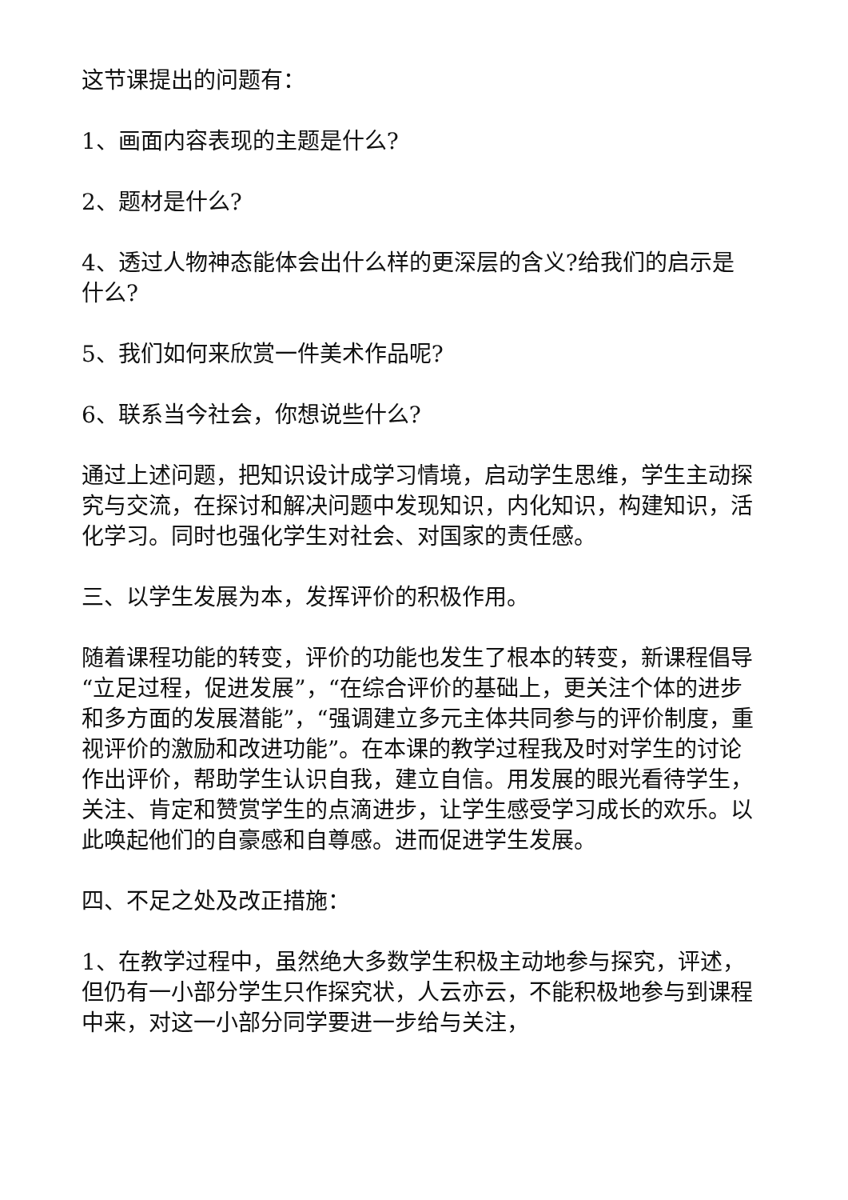这节课提出的问题有：
1、画面内容表现的主题是什么?
2、题材是什么?
4、透过人物神态能体会出什么样的更深层的含义?给我们的启示是什么?
5、我们如何来欣赏一件美术作品呢?
6、联系当今社会，你想说些什么?
通过上述问题，把知识设计成学习情境，启动学生思维，学生主动探究与交流，在探讨和解决问题中发现知识，内化知识，构建知识，活化学习。同时也强化学生对社会、对国家的责任感。
三、以学生发展为本，发挥评价的积极作用。
随着课程功能的转变，评价的功能也发生了根本的转变，新课程倡导“立足过程，促进发展”，“在综合评价的基础上，更关注个体的进步和多方面的发展潜能”，“强调建立多元主体共同参与的评价制度，重视评价的激励和改进功能”。在本课的教学过程我及时对学生的讨论作出评价，帮助学生认识自我，建立自信。用发展的眼光看待学生，关注、肯定和赞赏学生的点滴进步，让学生感受学习成长的欢乐。以此唤起他们的自豪感和自尊感。进而促进学生发展。
四、不足之处及改正措施：
1、在教学过程中，虽然绝大多数学生积极主动地参与探究，评述，但仍有一小部分学生只作探究状，人云亦云，不能积极地参与到课程中来，对这一小部分同学要进一步给与关注，